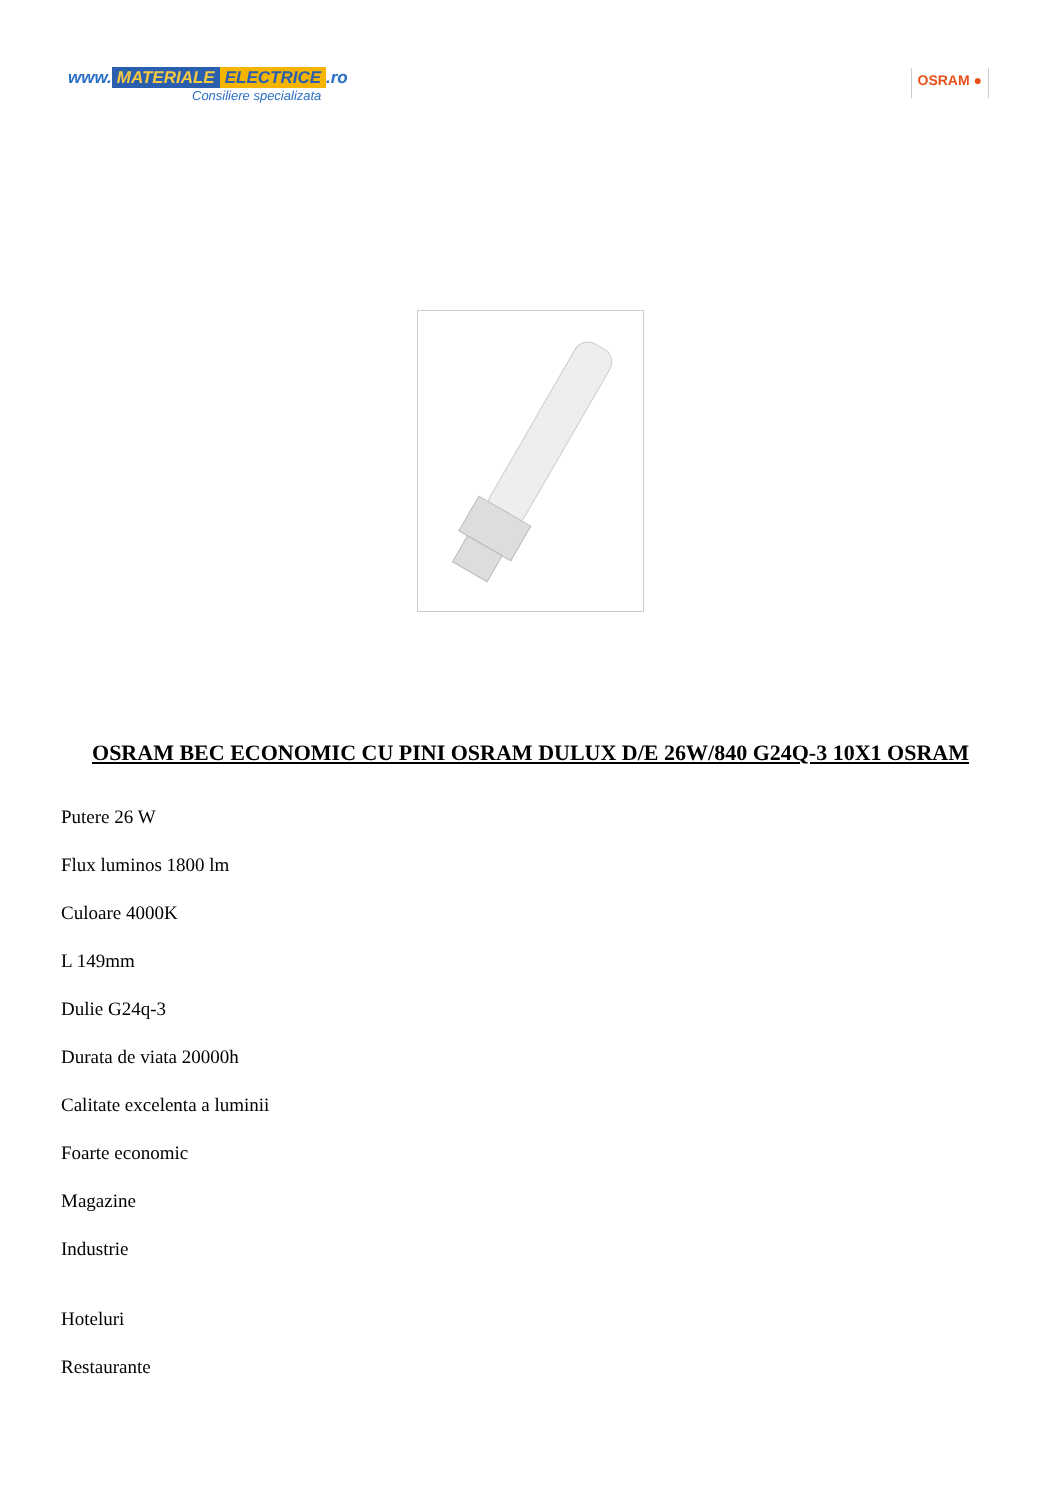www. MATERIALE ELECTRICE.ro
Consiliere specializata
OSRAM ●
OSRAM BEC ECONOMIC CU PINI OSRAM DULUX D/E 26W/840 G24Q-3 10X1 OSRAM
Putere 26 W
Flux luminos 1800 lm
Culoare 4000K
L 149mm
Dulie G24q-3
Durata de viata 20000h
Calitate excelenta a luminii
Foarte economic
Magazine
Industrie
Hoteluri
Restaurante